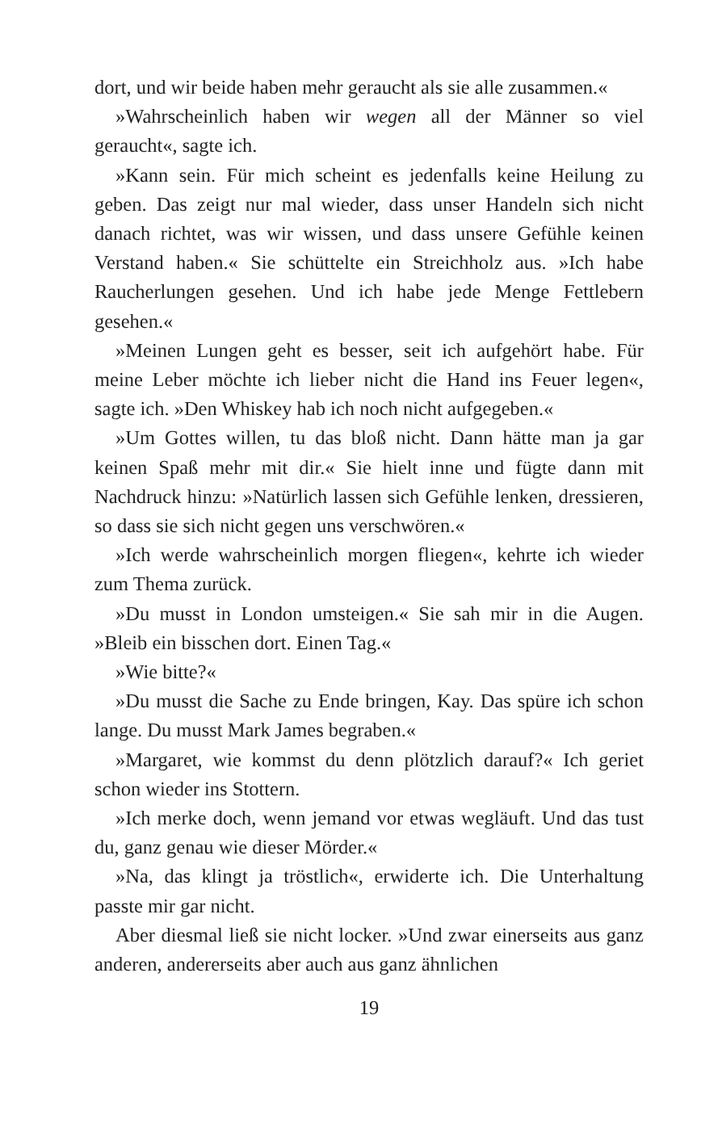dort, und wir beide haben mehr geraucht als sie alle zusammen.«
»Wahrscheinlich haben wir wegen all der Männer so viel geraucht«, sagte ich.
»Kann sein. Für mich scheint es jedenfalls keine Heilung zu geben. Das zeigt nur mal wieder, dass unser Handeln sich nicht danach richtet, was wir wissen, und dass unsere Gefühle keinen Verstand haben.« Sie schüttelte ein Streichholz aus. »Ich habe Raucherlungen gesehen. Und ich habe jede Menge Fettlebern gesehen.«
»Meinen Lungen geht es besser, seit ich aufgehört habe. Für meine Leber möchte ich lieber nicht die Hand ins Feuer legen«, sagte ich. »Den Whiskey hab ich noch nicht aufgegeben.«
»Um Gottes willen, tu das bloß nicht. Dann hätte man ja gar keinen Spaß mehr mit dir.« Sie hielt inne und fügte dann mit Nachdruck hinzu: »Natürlich lassen sich Gefühle lenken, dressieren, so dass sie sich nicht gegen uns verschwören.«
»Ich werde wahrscheinlich morgen fliegen«, kehrte ich wieder zum Thema zurück.
»Du musst in London umsteigen.« Sie sah mir in die Augen. »Bleib ein bisschen dort. Einen Tag.«
»Wie bitte?«
»Du musst die Sache zu Ende bringen, Kay. Das spüre ich schon lange. Du musst Mark James begraben.«
»Margaret, wie kommst du denn plötzlich darauf?« Ich geriet schon wieder ins Stottern.
»Ich merke doch, wenn jemand vor etwas wegläuft. Und das tust du, ganz genau wie dieser Mörder.«
»Na, das klingt ja tröstlich«, erwiderte ich. Die Unterhaltung passte mir gar nicht.
Aber diesmal ließ sie nicht locker. »Und zwar einerseits aus ganz anderen, andererseits aber auch aus ganz ähnlichen
19